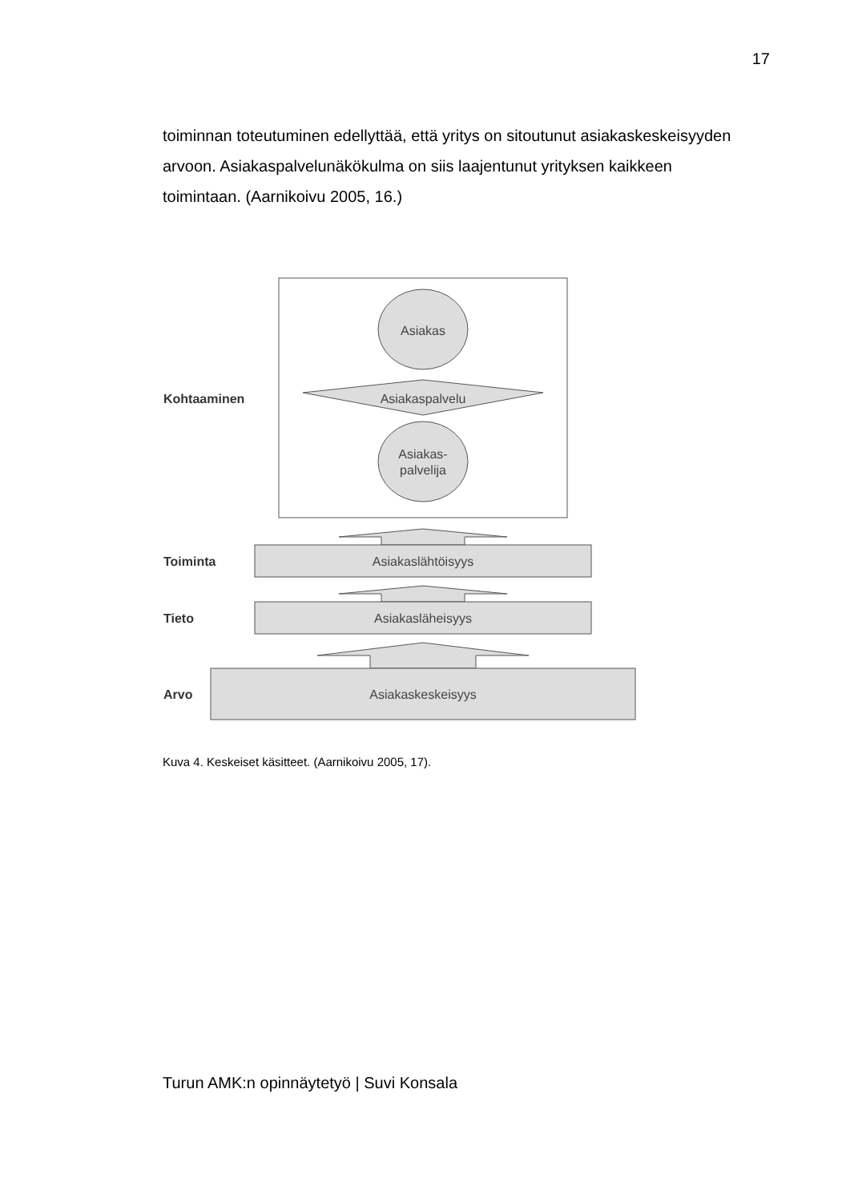17
toiminnan toteutuminen edellyttää, että yritys on sitoutunut asiakaskeskeisyyden arvoon. Asiakaspalvelunäkökulma on siis laajentunut yrityksen kaikkeen toimintaan. (Aarnikoivu 2005, 16.)
Asiakas
Asiakaspalvelu
Asiakas-
palvelija
Kohtaaminen
Asiakaslähtöisyys
Toiminta
Asiakasläheisyys
Tieto
Asiakaskeskeisyys
Arvo
Kuva 4. Keskeiset käsitteet. (Aarnikoivu 2005, 17).
Turun AMK:n opinnäytetyö | Suvi Konsala